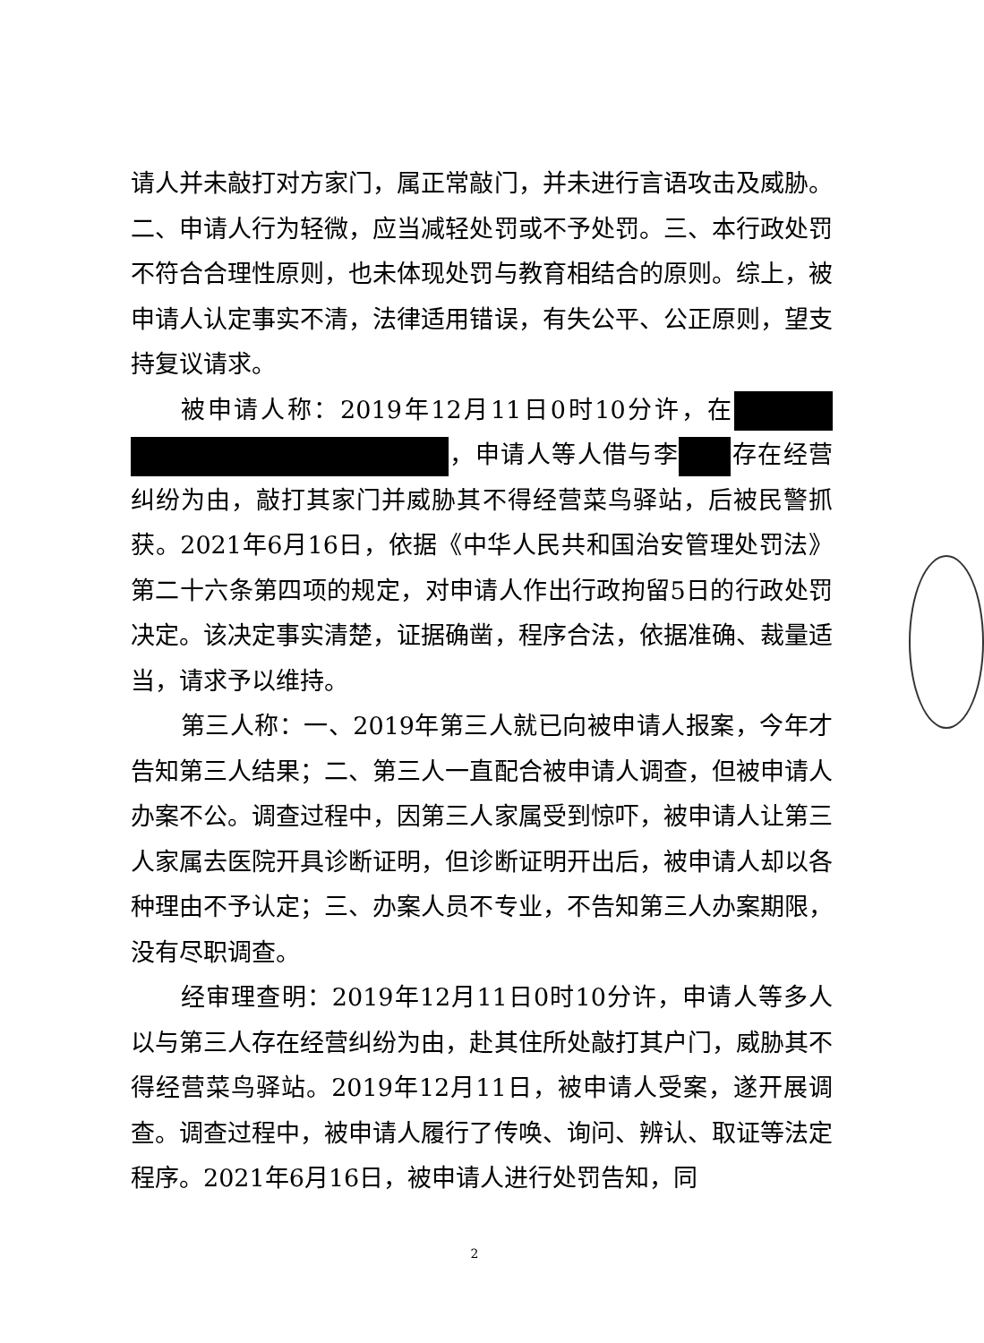请人并未敲打对方家门，属正常敲门，并未进行言语攻击及威胁。二、申请人行为轻微，应当减轻处罚或不予处罚。三、本行政处罚不符合合理性原则，也未体现处罚与教育相结合的原则。综上，被申请人认定事实不清，法律适用错误，有失公平、公正原则，望支持复议请求。
被申请人称：2019年12月11日0时10分许，在 ，申请人等人借与李 存在经营纠纷为由，敲打其家门并威胁其不得经营菜鸟驿站，后被民警抓获。2021年6月16日，依据《中华人民共和国治安管理处罚法》第二十六条第四项的规定，对申请人作出行政拘留5日的行政处罚决定。该决定事实清楚，证据确凿，程序合法，依据准确、裁量适当，请求予以维持。
第三人称：一、2019年第三人就已向被申请人报案，今年才告知第三人结果；二、第三人一直配合被申请人调查，但被申请人办案不公。调查过程中，因第三人家属受到惊吓，被申请人让第三人家属去医院开具诊断证明，但诊断证明开出后，被申请人却以各种理由不予认定；三、办案人员不专业，不告知第三人办案期限，没有尽职调查。
经审理查明：2019年12月11日0时10分许，申请人等多人以与第三人存在经营纠纷为由，赴其住所处敲打其户门，威胁其不得经营菜鸟驿站。2019年12月11日，被申请人受案，遂开展调查。调查过程中，被申请人履行了传唤、询问、辨认、取证等法定程序。2021年6月16日，被申请人进行处罚告知，同
2